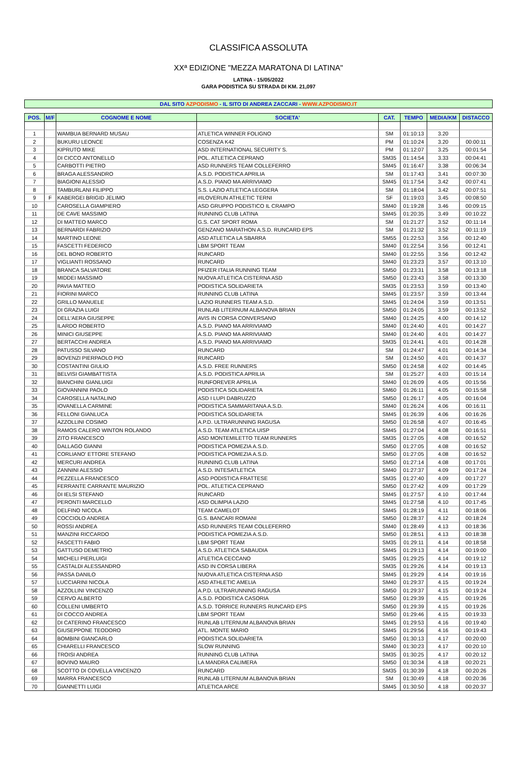CLASSIFICA ASSOLUTA
XXª EDIZIONE "MEZZA MARATONA DI LATINA"
LATINA - 15/05/2022
GARA PODISTICA SU STRADA DI KM. 21,097
DAL SITO AZPODISMO - IL SITO DI ANDREA ZACCARI - WWW.AZPODISMO.IT
| POS. | M/F | COGNOME E NOME | SOCIETA' | CAT. | TEMPO | MEDIA/KM | DISTACCO |
| --- | --- | --- | --- | --- | --- | --- | --- |
| 1 | | WAMBUA BERNARD MUSAU | ATLETICA WINNER FOLIGNO | SM | 01:10:13 | 3.20 | |
| 2 | | BUKURU LEONCE | COSENZA K42 | PM | 01:10:24 | 3.20 | 00:00:11 |
| 3 | | KIPRUTO MIKE | ASD INTERNATIONAL SECURITY S. | PM | 01:12:07 | 3.25 | 00:01:54 |
| 4 | | DI CICCO ANTONELLO | POL. ATLETICA CEPRANO | SM35 | 01:14:54 | 3.33 | 00:04:41 |
| 5 | | CARBOTTI PIETRO | ASD RUNNERS TEAM COLLEFERRO | SM45 | 01:16:47 | 3.38 | 00:06:34 |
| 6 | | BRAGA ALESSANDRO | A.S.D. PODISTICA APRILIA | SM | 01:17:43 | 3.41 | 00:07:30 |
| 7 | | BIAGIONI ALESSIO | A.S.D. PIANO MA ARRIVIAMO | SM45 | 01:17:54 | 3.42 | 00:07:41 |
| 8 | | TAMBURLANI FILIPPO | S.S. LAZIO ATLETICA LEGGERA | SM | 01:18:04 | 3.42 | 00:07:51 |
| 9 | F | KABERGEI BRIGID JELIMO | #ILOVERUN ATHLETIC TERNI | SF | 01:19:03 | 3.45 | 00:08:50 |
| 10 | | CAROSELLA GIAMPIERO | ASD GRUPPO PODISTICO IL CRAMPO | SM40 | 01:19:28 | 3.46 | 00:09:15 |
| 11 | | DE CAVE MASSIMO | RUNNING CLUB LATINA | SM45 | 01:20:35 | 3.49 | 00:10:22 |
| 12 | | DI MATTEO MARCO | G.S. CAT SPORT ROMA | SM | 01:21:27 | 3.52 | 00:11:14 |
| 13 | | BERNARDI FABRIZIO | GENZANO MARATHON A.S.D. RUNCARD EPS | SM | 01:21:32 | 3.52 | 00:11:19 |
| 14 | | MARTINO LEONE | ASD ATLETICA LA SBARRA | SM55 | 01:22:53 | 3.56 | 00:12:40 |
| 15 | | FASCETTI FEDERICO | LBM SPORT TEAM | SM40 | 01:22:54 | 3.56 | 00:12:41 |
| 16 | | DEL BONO ROBERTO | RUNCARD | SM40 | 01:22:55 | 3.56 | 00:12:42 |
| 17 | | VIGLIANTI ROSSANO | RUNCARD | SM40 | 01:23:23 | 3.57 | 00:13:10 |
| 18 | | BRANCA SALVATORE | PFIZER ITALIA RUNNING TEAM | SM50 | 01:23:31 | 3.58 | 00:13:18 |
| 19 | | MIDDEI MASSIMO | NUOVA ATLETICA CISTERNA ASD | SM50 | 01:23:43 | 3.58 | 00:13:30 |
| 20 | | PAVIA MATTEO | PODISTICA SOLIDARIETA | SM35 | 01:23:53 | 3.59 | 00:13:40 |
| 21 | | FIORINI MARCO | RUNNING CLUB LATINA | SM45 | 01:23:57 | 3.59 | 00:13:44 |
| 22 | | GRILLO MANUELE | LAZIO RUNNERS TEAM A.S.D. | SM45 | 01:24:04 | 3.59 | 00:13:51 |
| 23 | | DI GRAZIA LUIGI | RUNLAB LITERNUM ALBANOVA BRIAN | SM50 | 01:24:05 | 3.59 | 00:13:52 |
| 24 | | DELL'AERA GIUSEPPE | AVIS IN CORSA CONVERSANO | SM40 | 01:24:25 | 4.00 | 00:14:12 |
| 25 | | ILARDO ROBERTO | A.S.D. PIANO MA ARRIVIAMO | SM40 | 01:24:40 | 4.01 | 00:14:27 |
| 26 | | MINICI GIUSEPPE | A.S.D. PIANO MA ARRIVIAMO | SM40 | 01:24:40 | 4.01 | 00:14:27 |
| 27 | | BERTACCHI ANDREA | A.S.D. PIANO MA ARRIVIAMO | SM35 | 01:24:41 | 4.01 | 00:14:28 |
| 28 | | PATUSSO SILVANO | RUNCARD | SM | 01:24:47 | 4.01 | 00:14:34 |
| 29 | | BOVENZI PIERPAOLO PIO | RUNCARD | SM | 01:24:50 | 4.01 | 00:14:37 |
| 30 | | COSTANTINI GIULIO | A.S.D. FREE RUNNERS | SM50 | 01:24:58 | 4.02 | 00:14:45 |
| 31 | | BELVISI GIAMBATTISTA | A.S.D. PODISTICA APRILIA | SM | 01:25:27 | 4.03 | 00:15:14 |
| 32 | | BIANCHINI GIANLUIGI | RUNFOREVER APRILIA | SM40 | 01:26:09 | 4.05 | 00:15:56 |
| 33 | | GIOVANNINI PAOLO | PODISTICA SOLIDARIETA | SM60 | 01:26:11 | 4.05 | 00:15:58 |
| 34 | | CAROSELLA NATALINO | ASD I LUPI DABRUZZO | SM50 | 01:26:17 | 4.05 | 00:16:04 |
| 35 | | IOVANELLA CARMINE | PODISTICA SAMMARITANA A.S.D. | SM40 | 01:26:24 | 4.06 | 00:16:11 |
| 36 | | FELLONI GIANLUCA | PODISTICA SOLIDARIETA | SM45 | 01:26:39 | 4.06 | 00:16:26 |
| 37 | | AZZOLLINI COSIMO | A.P.D. ULTRARUNNING RAGUSA | SM50 | 01:26:58 | 4.07 | 00:16:45 |
| 38 | | RAMOS CALERO WINTON ROLANDO | A.S.D. TEAM ATLETICA UISP | SM45 | 01:27:04 | 4.08 | 00:16:51 |
| 39 | | ZITO FRANCESCO | ASD MONTEMILETTO TEAM RUNNERS | SM35 | 01:27:05 | 4.08 | 00:16:52 |
| 40 | | DALLAGO GIANNI | PODISTICA POMEZIA A.S.D. | SM50 | 01:27:05 | 4.08 | 00:16:52 |
| 41 | | CORLIANO' ETTORE STEFANO | PODISTICA POMEZIA A.S.D. | SM50 | 01:27:05 | 4.08 | 00:16:52 |
| 42 | | MERCURI ANDREA | RUNNING CLUB LATINA | SM50 | 01:27:14 | 4.08 | 00:17:01 |
| 43 | | ZANNINI ALESSIO | A.S.D. INTESATLETICA | SM40 | 01:27:37 | 4.09 | 00:17:24 |
| 44 | | PEZZELLA FRANCESCO | ASD PODISTICA FRATTESE | SM35 | 01:27:40 | 4.09 | 00:17:27 |
| 45 | | FERRANTE CARRANTE MAURIZIO | POL. ATLETICA CEPRANO | SM50 | 01:27:42 | 4.09 | 00:17:29 |
| 46 | | DI IELSI STEFANO | RUNCARD | SM45 | 01:27:57 | 4.10 | 00:17:44 |
| 47 | | PERONTI MARCELLO | ASD OLIMPIA LAZIO | SM45 | 01:27:58 | 4.10 | 00:17:45 |
| 48 | | DELFINO NICOLA | TEAM CAMELOT | SM45 | 01:28:19 | 4.11 | 00:18:06 |
| 49 | | COCCIOLO ANDREA | G.S. BANCARI ROMANI | SM50 | 01:28:37 | 4.12 | 00:18:24 |
| 50 | | ROSSI ANDREA | ASD RUNNERS TEAM COLLEFERRO | SM40 | 01:28:49 | 4.13 | 00:18:36 |
| 51 | | MANZINI RICCARDO | PODISTICA POMEZIA A.S.D. | SM50 | 01:28:51 | 4.13 | 00:18:38 |
| 52 | | FASCETTI FABIO | LBM SPORT TEAM | SM35 | 01:29:11 | 4.14 | 00:18:58 |
| 53 | | GATTUSO DEMETRIO | A.S.D. ATLETICA SABAUDIA | SM45 | 01:29:13 | 4.14 | 00:19:00 |
| 54 | | MICHELI PIERLUIGI | ATLETICA CECCANO | SM35 | 01:29:25 | 4.14 | 00:19:12 |
| 55 | | CASTALDI ALESSANDRO | ASD IN CORSA LIBERA | SM35 | 01:29:26 | 4.14 | 00:19:13 |
| 56 | | PASSA DANILO | NUOVA ATLETICA CISTERNA ASD | SM45 | 01:29:29 | 4.14 | 00:19:16 |
| 57 | | LUCCIARINI NICOLA | ASD ATHLETIC AMELIA | SM40 | 01:29:37 | 4.15 | 00:19:24 |
| 58 | | AZZOLLINI VINCENZO | A.P.D. ULTRARUNNING RAGUSA | SM50 | 01:29:37 | 4.15 | 00:19:24 |
| 59 | | CERVO ALBERTO | A.S.D. PODISTICA CASORIA | SM50 | 01:29:39 | 4.15 | 00:19:26 |
| 60 | | COLLENI UMBERTO | A.S.D. TORRICE RUNNERS RUNCARD EPS | SM50 | 01:29:39 | 4.15 | 00:19:26 |
| 61 | | DI COCCO ANDREA | LBM SPORT TEAM | SM50 | 01:29:46 | 4.15 | 00:19:33 |
| 62 | | DI CATERINO FRANCESCO | RUNLAB LITERNUM ALBANOVA BRIAN | SM45 | 01:29:53 | 4.16 | 00:19:40 |
| 63 | | GIUSEPPONE TEODORO | ATL. MONTE MARIO | SM45 | 01:29:56 | 4.16 | 00:19:43 |
| 64 | | BOMBINI GIANCARLO | PODISTICA SOLIDARIETA | SM50 | 01:30:13 | 4.17 | 00:20:00 |
| 65 | | CHIARELLI FRANCESCO | SLOW RUNNING | SM40 | 01:30:23 | 4.17 | 00:20:10 |
| 66 | | TROISI ANDREA | RUNNING CLUB LATINA | SM35 | 01:30:25 | 4.17 | 00:20:12 |
| 67 | | BOVINO MAURO | LA MANDRA CALIMERA | SM50 | 01:30:34 | 4.18 | 00:20:21 |
| 68 | | SCOTTO DI COVELLA VINCENZO | RUNCARD | SM35 | 01:30:39 | 4.18 | 00:20:26 |
| 69 | | MARRA FRANCESCO | RUNLAB LITERNUM ALBANOVA BRIAN | SM | 01:30:49 | 4.18 | 00:20:36 |
| 70 | | GIANNETTI LUIGI | ATLETICA ARCE | SM45 | 01:30:50 | 4.18 | 00:20:37 |